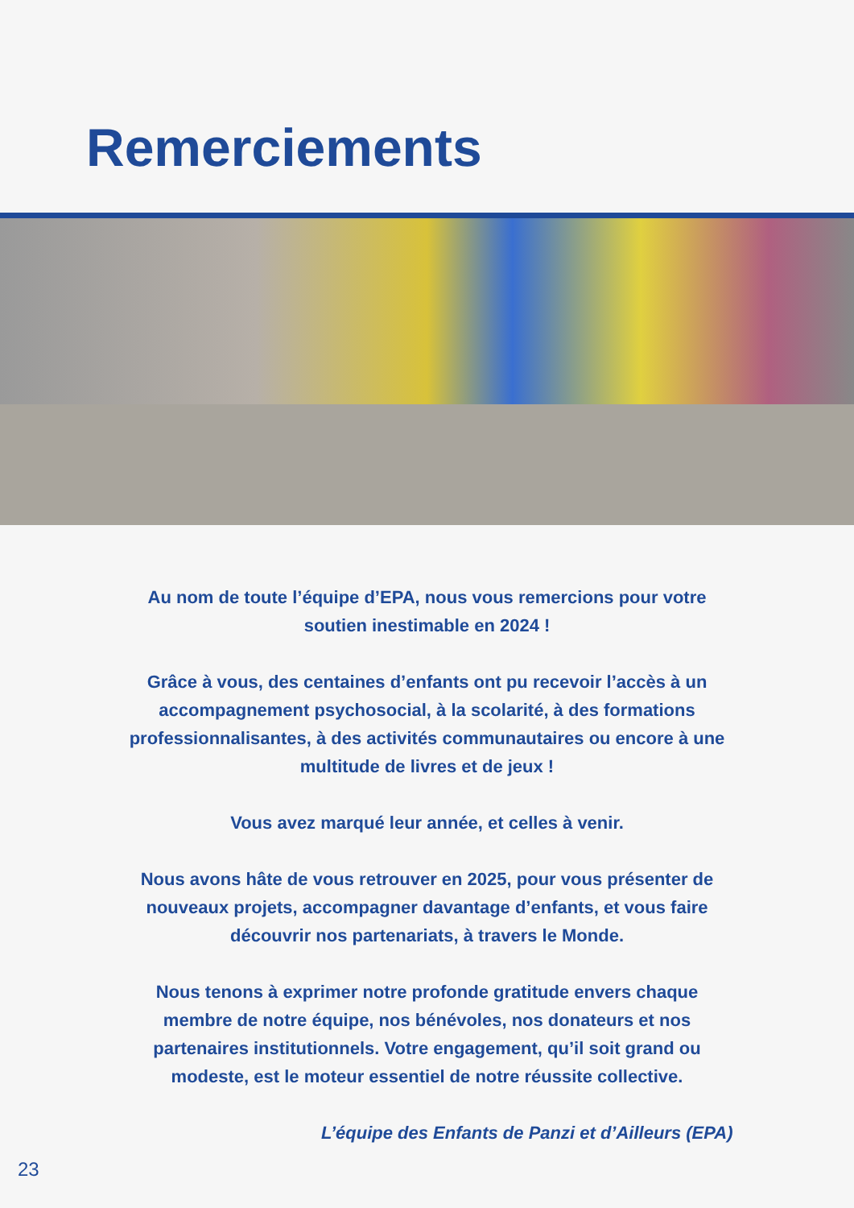Remerciements
Au nom de toute l’équipe d’EPA, nous vous remercions pour votre soutien inestimable en 2024 !
Grâce à vous, des centaines d’enfants ont pu recevoir l’accès à un accompagnement psychosocial, à la scolarité, à des formations professionnalisantes, à des activités communautaires ou encore à une multitude de livres et de jeux !
Vous avez marqué leur année, et celles à venir.
Nous avons hâte de vous retrouver en 2025, pour vous présenter de nouveaux projets, accompagner davantage d’enfants, et vous faire découvrir nos partenariats, à travers le Monde.
Nous tenons à exprimer notre profonde gratitude envers chaque membre de notre équipe, nos bénévoles, nos donateurs et nos partenaires institutionnels. Votre engagement, qu’il soit grand ou modeste, est le moteur essentiel de notre réussite collective.
L’équipe des Enfants de Panzi et d’Ailleurs (EPA)
23